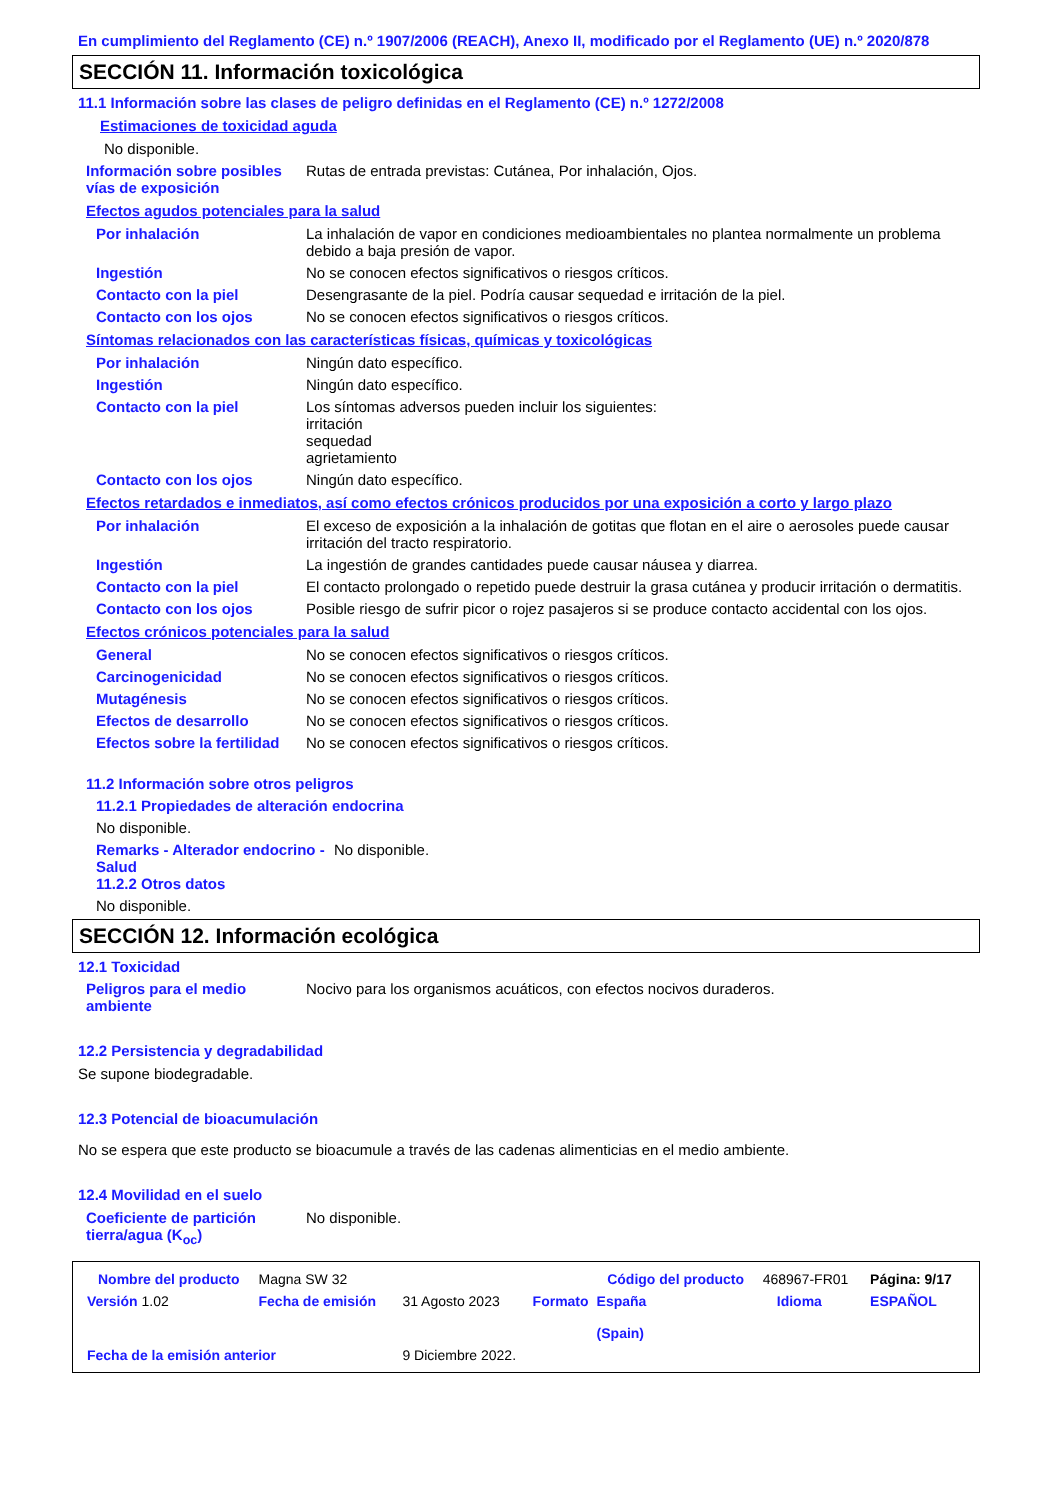En cumplimiento del Reglamento (CE) n.º 1907/2006 (REACH), Anexo II, modificado por el Reglamento (UE) n.º 2020/878
SECCIÓN 11. Información toxicológica
11.1 Información sobre las clases de peligro definidas en el Reglamento (CE) n.º 1272/2008
Estimaciones de toxicidad aguda
No disponible.
Información sobre posibles vías de exposición
Rutas de entrada previstas: Cutánea, Por inhalación, Ojos.
Efectos agudos potenciales para la salud
Por inhalación La inhalación de vapor en condiciones medioambientales no plantea normalmente un problema debido a baja presión de vapor.
Ingestión No se conocen efectos significativos o riesgos críticos.
Contacto con la piel Desengrasante de la piel. Podría causar sequedad e irritación de la piel.
Contacto con los ojos No se conocen efectos significativos o riesgos críticos.
Síntomas relacionados con las características físicas, químicas y toxicológicas
Por inhalación Ningún dato específico.
Ingestión Ningún dato específico.
Contacto con la piel Los síntomas adversos pueden incluir los siguientes:
irritación
sequedad
agrietamiento
Contacto con los ojos Ningún dato específico.
Efectos retardados e inmediatos, así como efectos crónicos producidos por una exposición a corto y largo plazo
Por inhalación El exceso de exposición a la inhalación de gotitas que flotan en el aire o aerosoles puede causar irritación del tracto respiratorio.
Ingestión La ingestión de grandes cantidades puede causar náusea y diarrea.
Contacto con la piel El contacto prolongado o repetido puede destruir la grasa cutánea y producir irritación o dermatitis.
Contacto con los ojos Posible riesgo de sufrir picor o rojez pasajeros si se produce contacto accidental con los ojos.
Efectos crónicos potenciales para la salud
General No se conocen efectos significativos o riesgos críticos.
Carcinogenicidad No se conocen efectos significativos o riesgos críticos.
Mutagénesis No se conocen efectos significativos o riesgos críticos.
Efectos de desarrollo No se conocen efectos significativos o riesgos críticos.
Efectos sobre la fertilidad
No se conocen efectos significativos o riesgos críticos.
11.2 Información sobre otros peligros
11.2.1 Propiedades de alteración endocrina
No disponible.
Remarks - Alterador endocrino - Salud
11.2.2 Otros datos
No disponible.
No disponible.
SECCIÓN 12. Información ecológica
12.1 Toxicidad
Peligros para el medio ambiente
Nocivo para los organismos acuáticos, con efectos nocivos duraderos.
12.2 Persistencia y degradabilidad
Se supone biodegradable.
12.3 Potencial de bioacumulación
No se espera que este producto se bioacumule a través de las cadenas alimenticias en el medio ambiente.
12.4 Movilidad en el suelo
Coeficiente de partición tierra/agua (K<sub>oc</sub>)
No disponible.
| Nombre del producto | Magna SW 32 | | | Código del producto | 468967-FR01 | | Página: 9/17 |
| Versión 1.02 | Fecha de emisión | 31 Agosto 2023 | Formato | España (Spain) | | Idioma | ESPAÑOL |
| Fecha de la emisión anterior | | 9 Diciembre 2022. | | | | | |